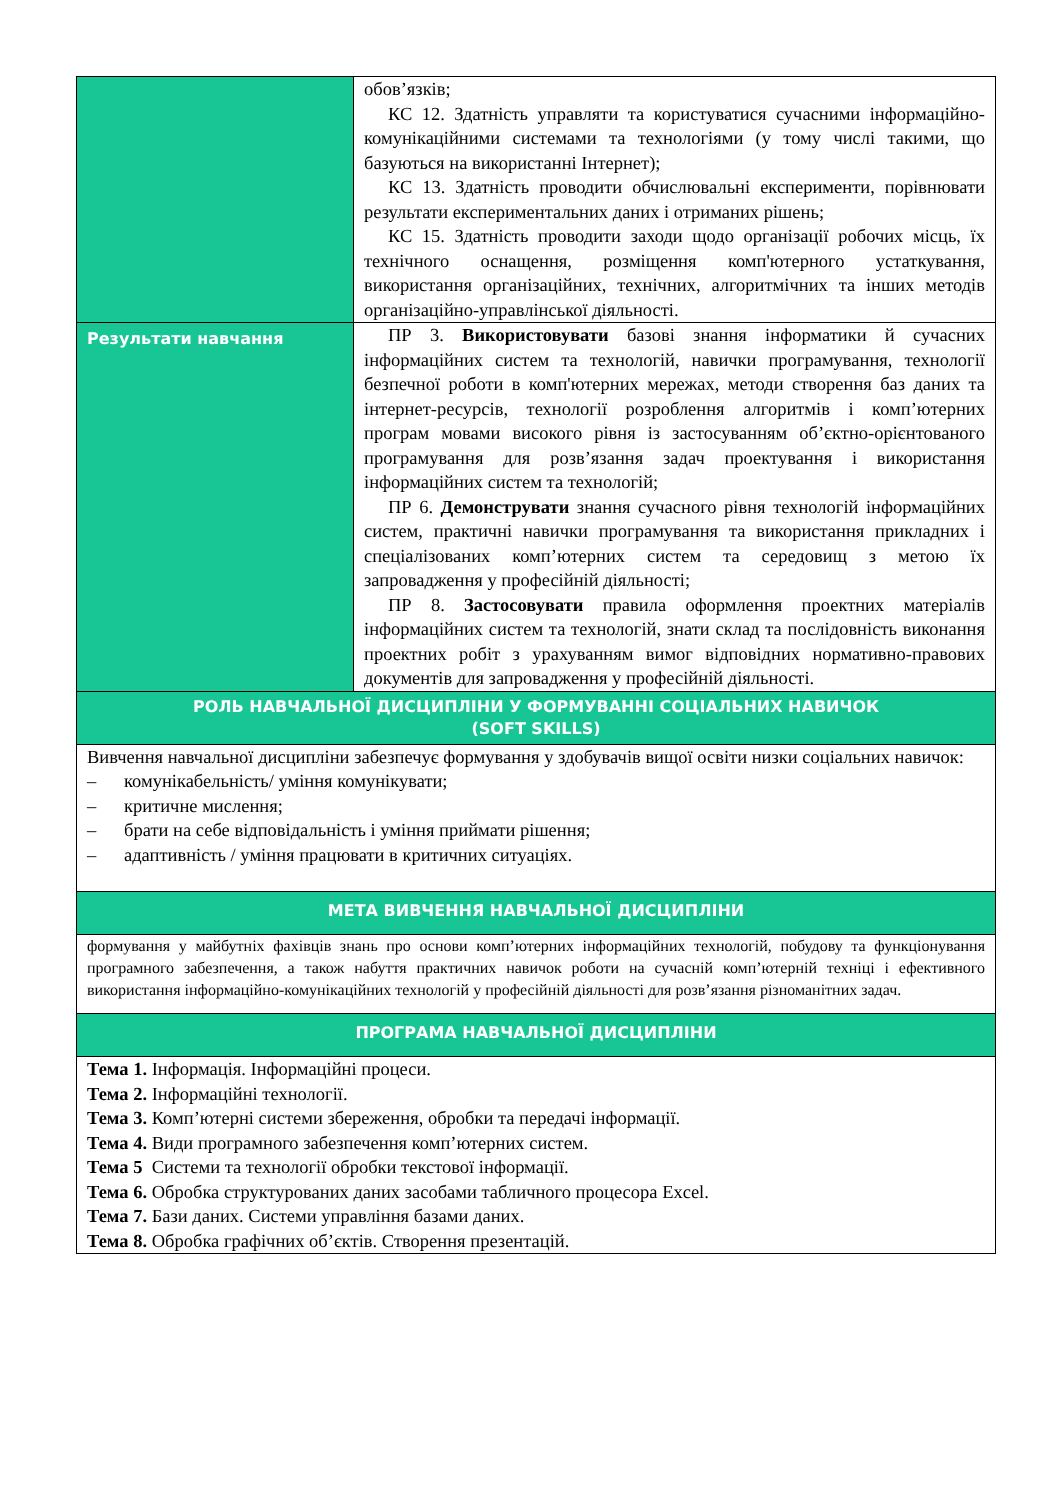| | обов’язків; КС 12. Здатність управляти та користуватися сучасними інформаційно-комунікаційними системами та технологіями (у тому числі такими, що базуються на використанні Інтернет); КС 13. Здатність проводити обчислювальні експерименти, порівнювати результати експериментальних даних і отриманих рішень; КС 15. Здатність проводити заходи щодо організації робочих місць, їх технічного оснащення, розміщення комп'ютерного устаткування, використання організаційних, технічних, алгоритмічних та інших методів організаційно-управлінської діяльності. |
| Результати навчання | ПР 3. Використовувати базові знання інформатики й сучасних інформаційних систем та технологій, навички програмування, технології безпечної роботи в комп'ютерних мережах, методи створення баз даних та інтернет-ресурсів, технології розроблення алгоритмів і комп’ютерних програм мовами високого рівня із застосуванням об’єктно-орієнтованого програмування для розв’язання задач проектування і використання інформаційних систем та технологій; ПР 6. Демонструвати знання сучасного рівня технологій інформаційних систем, практичні навички програмування та використання прикладних і спеціалізованих комп’ютерних систем та середовищ з метою їх запровадження у професійній діяльності; ПР 8. Застосовувати правила оформлення проектних матеріалів інформаційних систем та технологій, знати склад та послідовність виконання проектних робіт з урахуванням вимог відповідних нормативно-правових документів для запровадження у професійній діяльності. |
| РОЛЬ НАВЧАЛЬНОЇ ДИСЦИПЛІНИ У ФОРМУВАННІ СОЦІАЛЬНИХ НАВИЧОК (SOFT SKILLS) | |
| Вивчення навчальної дисципліни забезпечує формування у здобувачів вищої освіти низки соціальних навичок: – комунікабельність/ уміння комунікувати; – критичне мислення; – брати на себе відповідальність і уміння приймати рішення; – адаптивність / уміння працювати в критичних ситуаціях. | |
| МЕТА ВИВЧЕННЯ НАВЧАЛЬНОЇ ДИСЦИПЛІНИ | |
| формування у майбутніх фахівців знань про основи комп’ютерних інформаційних технологій, побудову та функціонування програмного забезпечення, а також набуття практичних навичок роботи на сучасній комп’ютерній техніці і ефективного використання інформаційно-комунікаційних технологій у професійній діяльності для розв’язання різноманітних задач. | |
| ПРОГРАМА НАВЧАЛЬНОЇ ДИСЦИПЛІНИ | |
| Тема 1. Інформація. Інформаційні процеси. Тема 2. Інформаційні технології. Тема 3. Комп’ютерні системи збереження, обробки та передачі інформації. Тема 4. Види програмного забезпечення комп’ютерних систем. Тема 5 Системи та технології обробки текстової інформації. Тема 6. Обробка структурованих даних засобами табличного процесора Excel. Тема 7. Бази даних. Системи управління базами даних. Тема 8. Обробка графічних об’єктів. Створення презентацій. | |